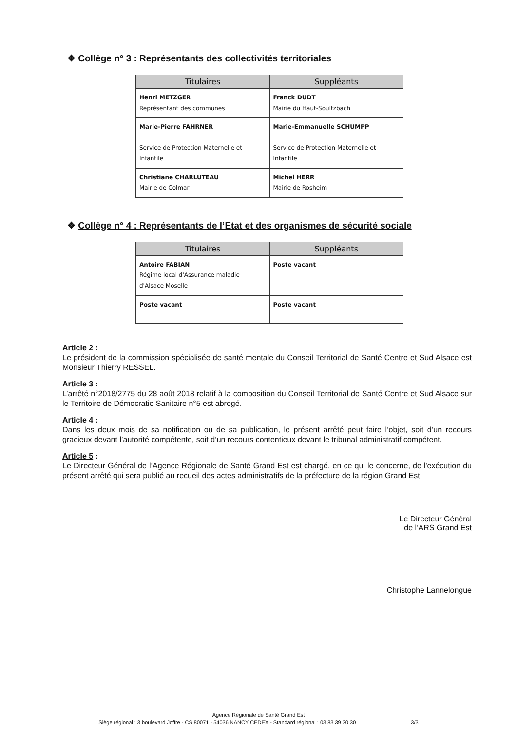❖ Collège n° 3 : Représentants des collectivités territoriales
| Titulaires | Suppléants |
| --- | --- |
| Henri METZGER Représentant des communes | Franck DUDT Mairie du Haut-Soultzbach |
| Marie-Pierre FAHRNER Service de Protection Maternelle et Infantile | Marie-Emmanuelle SCHUMPP Service de Protection Maternelle et Infantile |
| Christiane CHARLUTEAU Mairie de Colmar | Michel HERR Mairie de Rosheim |
❖ Collège n° 4 : Représentants de l’Etat et des organismes de sécurité sociale
| Titulaires | Suppléants |
| --- | --- |
| Antoire FABIAN Régime local d'Assurance maladie d'Alsace Moselle | Poste vacant |
| Poste vacant | Poste vacant |
Article 2 :
Le président de la commission spécialisée de santé mentale du Conseil Territorial de Santé Centre et Sud Alsace est Monsieur Thierry RESSEL.
Article 3 :
L’arrêté n°2018/2775 du 28 août 2018 relatif à la composition du Conseil Territorial de Santé Centre et Sud Alsace sur le Territoire de Démocratie Sanitaire n°5 est abrogé.
Article 4 :
Dans les deux mois de sa notification ou de sa publication, le présent arrêté peut faire l’objet, soit d’un recours gracieux devant l’autorité compétente, soit d’un recours contentieux devant le tribunal administratif compétent.
Article 5 :
Le Directeur Général de l’Agence Régionale de Santé Grand Est est chargé, en ce qui le concerne, de l'exécution du présent arrêté qui sera publié au recueil des actes administratifs de la préfecture de la région Grand Est.
Le Directeur Général
de l’ARS Grand Est
Christophe Lannelongue
Agence Régionale de Santé Grand Est
Siège régional : 3 boulevard Joffre - CS 80071 - 54036 NANCY CEDEX - Standard régional : 03 83 39 30 30 3/3